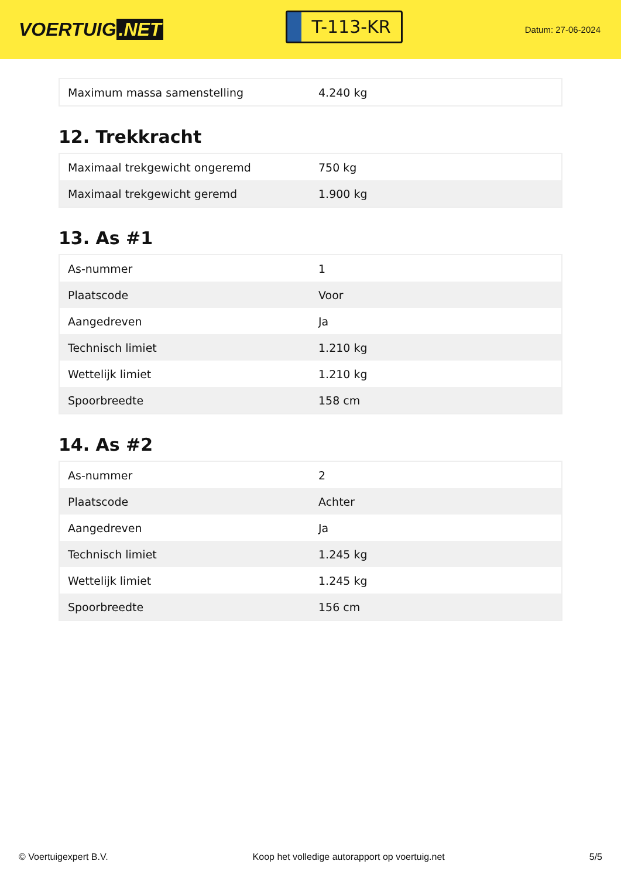VOERTUIG.NET
T-113-KR
Datum: 27-06-2024
| Maximum massa samenstelling | 4.240 kg |
12. Trekkracht
| Maximaal trekgewicht ongeremd | 750 kg |
| Maximaal trekgewicht geremd | 1.900 kg |
13. As #1
| As-nummer | 1 |
| Plaatscode | Voor |
| Aangedreven | Ja |
| Technisch limiet | 1.210 kg |
| Wettelijk limiet | 1.210 kg |
| Spoorbreedte | 158 cm |
14. As #2
| As-nummer | 2 |
| Plaatscode | Achter |
| Aangedreven | Ja |
| Technisch limiet | 1.245 kg |
| Wettelijk limiet | 1.245 kg |
| Spoorbreedte | 156 cm |
© Voertuigexpert B.V. Koop het volledige autorapport op voertuig.net 5/5